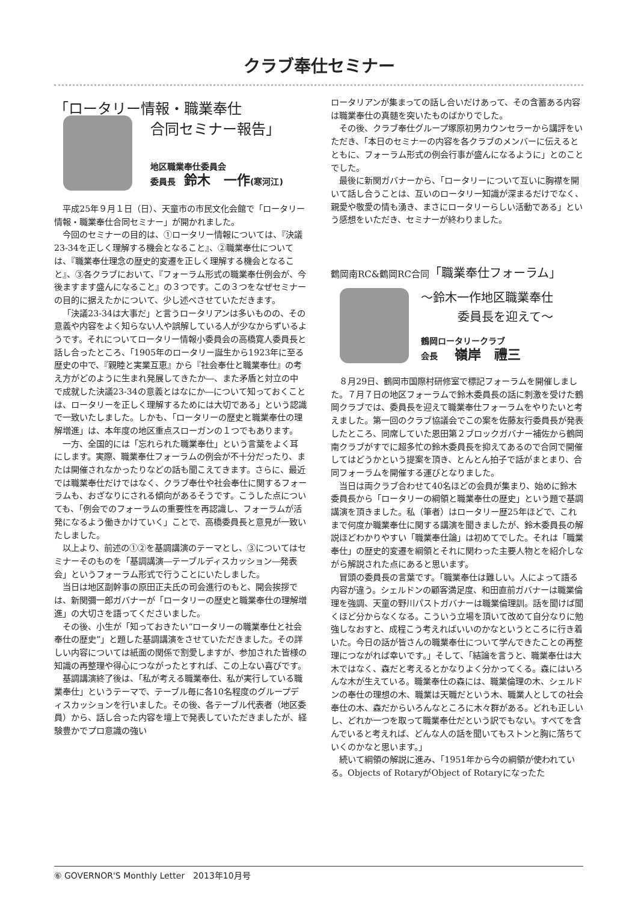クラブ奉仕セミナー
「ロータリー情報・職業奉仕
合同セミナー報告」
地区職業奉仕委員会
委員長　鈴木　一作(寒河江)
平成25年９月１日（日）、天童市の市民文化会館で「ロータリー情報・職業奉仕合同セミナー」が開かれました。
今回のセミナーの目的は、①ロータリー情報については、『決議23-34を正しく理解する機会となること』、②職業奉仕については、『職業奉仕理念の歴史的変遷を正しく理解する機会となること』、③各クラブにおいて、『フォーラム形式の職業奉仕例会が、今後ますます盛んになること』の３つです。この３つをなぜセミナーの目的に据えたかについて、少し述べさせていただきます。
「決議23-34は大事だ」と言うロータリアンは多いものの、その意義や内容をよく知らない人や誤解している人が少なからずいるようです。それについてロータリー情報小委員会の高橋寛人委員長と話し合ったところ、「1905年のロータリー誕生から1923年に至る歴史の中で、『親睦と実業互恵』から『社会奉仕と職業奉仕』の考え方がどのように生まれ発展してきたか―、また矛盾と対立の中で成就した決議23-34の意義とはなにか―について知っておくことは、ロータリーを正しく理解するためには大切である」という認識で一致いたしました。しかも、「ロータリーの歴史と職業奉仕の理解増進」は、本年度の地区重点スローガンの１つでもあります。
一方、全国的には「忘れられた職業奉仕」という言葉をよく耳にします。実際、職業奉仕フォーラムの例会が不十分だったり、または開催されなかったりなどの話も聞こえてきます。さらに、最近では職業奉仕だけではなく、クラブ奉仕や社会奉仕に関するフォーラムも、おざなりにされる傾向があるそうです。こうした点についても、「例会でのフォーラムの重要性を再認識し、フォーラムが活発になるよう働きかけていく」ことで、高橋委員長と意見が一致いたしました。
以上より、前述の①②を基調講演のテーマとし、③についてはセミナーそのものを「基調講演―テーブルディスカッション―発表会」というフォーラム形式で行うことにいたしました。
当日は地区副幹事の原田正夫氏の司会進行のもと、開会挨拶では、新関彌一郎ガバナーが「ロータリーの歴史と職業奉仕の理解増進」の大切さを語ってくださいました。
その後、小生が「知っておきたい“ロータリーの職業奉仕と社会奉仕の歴史”」と題した基調講演をさせていただきました。その詳しい内容については紙面の関係で割愛しますが、参加された皆様の知識の再整理や得心につながったとすれば、この上ない喜びです。
基調講演終了後は、「私が考える職業奉仕、私が実行している職業奉仕」というテーマで、テーブル毎に各10名程度のグループディスカッションを行いました。その後、各テーブル代表者（地区委員）から、話し合った内容を壇上で発表していただきましたが、経験豊かでプロ意識の強い
ロータリアンが集まっての話し合いだけあって、その含蓄ある内容は職業奉仕の真髄を突いたものばかりでした。
その後、クラブ奉仕グループ塚原初男カウンセラーから講評をいただき、「本日のセミナーの内容を各クラブのメンバーに伝えるとともに、フォーラム形式の例会行事が盛んになるように」とのことでした。
最後に新関ガバナーから、「ロータリーについて互いに胸襟を開いて話し合うことは、互いのロータリー知識が深まるだけでなく、親愛や敬愛の情も湧き、まさにロータリーらしい活動である」という感想をいただき、セミナーが終わりました。
鶴岡南RC&鶴岡RC合同「職業奉仕フォーラム」
～鈴木一作地区職業奉仕
委員長を迎えて～
鶴岡ロータリークラブ
会長　　嶺岸　禮三
８月29日、鶴岡市国際村研修室で標記フォーラムを開催しました。７月７日の地区フォーラムで鈴木委員長の話に刺激を受けた鶴岡クラブでは、委員長を迎えて職業奉仕フォーラムをやりたいと考えました。第一回のクラブ協議会でこの案を佐藤友行委員長が発表したところ、同席していた恩田第２ブロックガバナー補佐から鶴岡南クラブがすでに超多忙の鈴木委員長を抑えてあるので合同で開催してはどうかという提案を頂き、とんとん拍子で話がまとまり、合同フォーラムを開催する運びとなりました。
当日は両クラブ合わせて40名ほどの会員が集まり、始めに鈴木委員長から「ロータリーの綱領と職業奉仕の歴史」という題で基調講演を頂きました。私（筆者）はロータリー歴25年ほどで、これまで何度か職業奉仕に関する講演を聞きましたが、鈴木委員長の解説ほどわかりやすい「職業奉仕論」は初めてでした。それは「職業奉仕」の歴史的変遷を綱領とそれに関わった主要人物とを紹介しながら解説された点にあると思います。
冒頭の委員長の言葉です。「職業奉仕は難しい。人によって語る内容が違う。シェルドンの顧客満足度、和田直前ガバナーは職業倫理を強調、天童の野川パストガバナーは職業倫理訓。話を聞けば聞くほど分からなくなる。こういう立場を頂いて改めて自分なりに勉強しなおすと、成程こう考えればいいのかなというところに行き着いた。今日の話が皆さんの職業奉仕について学んできたことの再整理につながれば幸いです。」そして、「結論を言うと、職業奉仕は大木ではなく、森だと考えるとかなりよく分かってくる。森にはいろんな木が生えている。職業奉仕の森には、職業倫理の木、シェルドンの奉仕の理想の木、職業は天職だという木、職業人としての社会奉仕の木、森だからいろんなところに木々群がある。どれも正しいし、どれか一つを取って職業奉仕だという訳でもない。すべてを含んでいると考えれば、どんな人の話を聞いてもストンと胸に落ちていくのかなと思います。」
続いて綱領の解説に進み、「1951年から今の綱領が使われている。Objects of RotaryがObject of Rotaryになったた
⑥ GOVERNOR'S Monthly Letter　2013年10月号